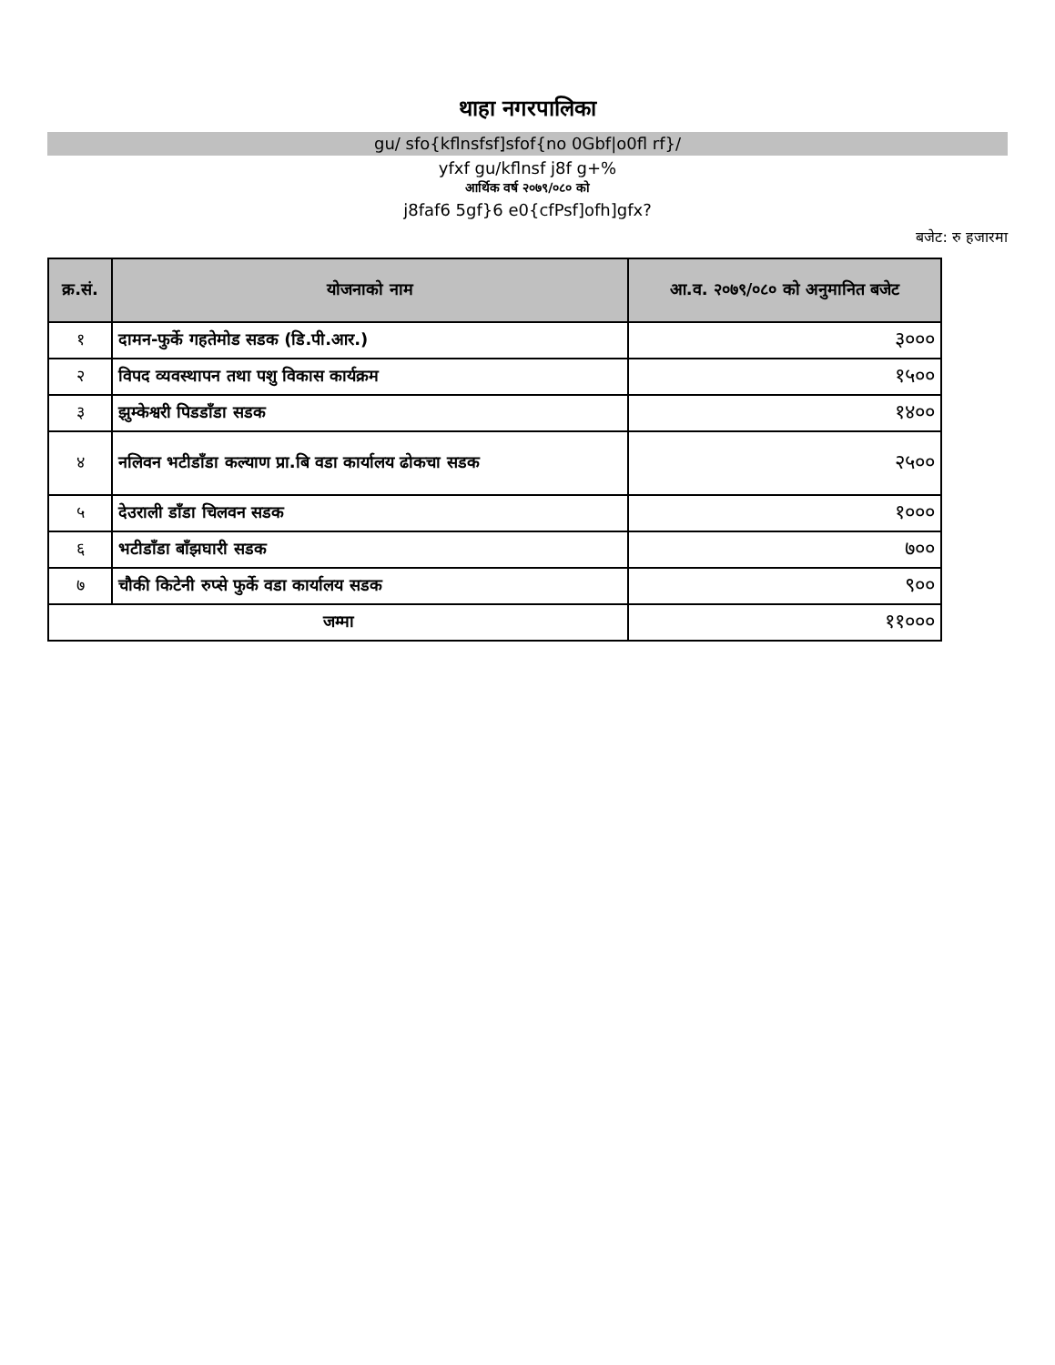थाहा नगरपालिका
gu/ sfo{kflnsfsf]sfof{no 0Gbf|o0fl rf}/
yfxf gu/kflnsf j8f g+%
आर्थिक वर्ष २०७९/०८० को
j8faf6 5gf}6 e0{cfPsf]ofh]gfx?
बजेट: रु हजारमा
| क्र.सं. | योजनाको नाम | आ.व. २०७९/०८० को अनुमानित बजेट |
| --- | --- | --- |
| १ | दामन-फुर्के गहतेमोड सडक (डि.पी.आर.) | ३००० |
| २ | विपद व्यवस्थापन तथा पशु विकास कार्यक्रम | १५०० |
| ३ | झुम्केश्वरी पिडडाँडा सडक | १४०० |
| ४ | नलिवन भटीडाँडा कल्याण प्रा.बि वडा कार्यालय ढोकचा सडक | २५०० |
| ५ | देउराली डाँडा चिलवन सडक | १००० |
| ६ | भटीडाँडा बाँझघारी सडक | ७०० |
| ७ | चौकी किटेनी रुप्से फुर्के वडा कार्यालय सडक | ९०० |
| जम्मा | | ११००० |